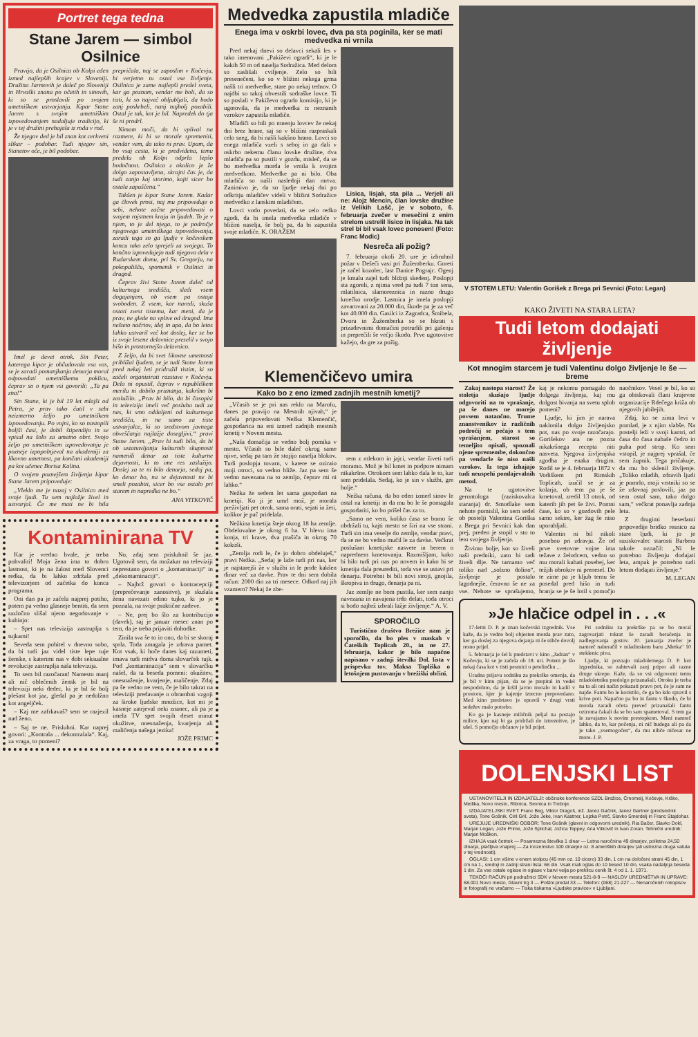Portret tega tedna
Stane Jarem — simbol Osilnice
Pravijo, da je Osilnica ob Kolpi eden izmed najlepših krajev v Sloveniji. Družina Jarmovih je daleč po Sloveniji in Hrvaški znana po očetih in sinovih, ki so se proslavili po svojem umetniškem ustvarjanju. Kipar Stane Jarem s svojim umetniškim izpovedovanjem nadaljuje tradicijo, ki je v tej družini prehajala iz roda v rod.
Že njegov ded je bil znan kot cerkveni slikar – podobar. Tudi njegov sin, Stanetov oče, je bil podobar.
Imel je devet otrok. Sin Peter, katerega kipce je občudovala vsa vas, se je zaradi pomanjkanja denarja moral odpovedati umetniškemu poklicu, čeprav so o njem vsi govorili: „Ta pa zna!“
Sin Stane, ki je bil 19 let mlajši od Petra, je prav tako čutil v sebi neizmerno željo po umetniškem izpovedovanju. Po vojni, ko so nastopili boljši časi, je dobil štipendijo in se vpisal na šolo za umetno obrt. Svojo željo po umetniškem izpovedovanju je pozneje izpopolnjeval na akademiji za likovno umetnost, pa končani akademiji pa kot učenec Borisa Kalina.
O svojem poznejšem življenju kipar Stane Jarem pripoveduje:
„Vleklo me je nazaj v Osilnico med svoje ljudi. Tu sem najlažje živel in ustvarjal. Če me mati ne bi bila prepričala, naj se zaposlim v Kočevju, bi verjetno tu ostal vse življenje. Osilnica je zame najlepši predel sveta, kar ga poznam, vendar me boli, da so tisti, ki so največ obljubljali, da bodo zanj poskrbeli, nanj najbolj pozabili. Ostal je tak, kot je bil. Napredek do tja še ni prodrl.
Nimam moči, da bi vplival na razmere, ki bi se morale spremeniti, vendar vem, da tako ni prav. Upam, da bo vsaj cesta, ki je predvidena, temu predelu ob Kolpi odprla lepšo bodočnost. Osilnica z okolico je že dolgo zapostavljena, skrajni čas je, da tudi zanjo kaj storimo, kajti sicer bo ostala zapuščena.“
Takšen je kipar Stane Jarem. Kadar ga človek prosi, naj mu pripoveduje o sebi, nehote začne pripovedovati o svojem rojstnem kraju in ljudeh. To je v njem, to je del njega, to je področje njegovega umetniškega izpovedovanja, zaradi tega so ga ljudje v kočevskem koncu tako zelo sprejeli za svojega. To končno izpovedujejo tudi njegova dela v Rudarskem domu, pri Sv. Gregorju, na pokopališču, spomenik v Osilnici in drugod.
Čeprav živi Stane Jarem daleč od kulturnega središča, sledi vsem dogajanjem, ob vsem pa ostaja svoboden. Z vsem, kar naredi, skuša ostati zvest tistemu, kar meni, da je prav, ne glede na vplive od drugod. Ima nešteto načrtov, idej in upa, da bo letos lahko ustvaril več kot doslej, ker se bo iz svoje lesene delavnice preselil v svojo hišo in prostornejšo delavnico.
Z željo, da bi svet likovne umetnosti približal ljudem, se je tudi Stane Jarem pred nekaj leti pridružil tistim, ki so začeli organizirati razstave v Kočevju. Dela ni opustil, čeprav v republiškem merilu ni dobilo priznanja, kakršno bi zaslužilo. „Prav bi bilo, da bi časopisi in televizija imeli več posluha tudi za nas, ki smo oddaljeni od kulturnega središča, in ne samo za tiste ustvarjalce, ki so sredstvom javnega obveščanja najlažje dosegljivi,“ pravi Stane Jarem. „Prav bi tudi bilo, da bi ob ustanavljanju kulturnih skupnosti namenili denar za tiste kulturne dejavnosti, ki to ime res zaslužijo. Doslej za te ni bilo denarja, sedaj pa, ko denar bo, na te dejavnosti ne bi smeli pozabiti, sicer bo vse ostalo pri starem in napredka ne bo.“
ANA VITKOVIČ
Kontaminirana TV
Kar je vredno hvale, je treba pohvaliti! Moja žena ima to dobro lastnost, ki je na žalost med Slovenci redka, da bi lahko zdržala pred televizorjem od začetka do konca programa.
Oni dan pa je začela najprej potiho, potem pa vedno glasneje bentiti, da sem razločno slišal njeno negodovanje v kuhinjo:
– Spet nas televizija zastruplja s tujkami!
Seveda sem pohitel v dnevno sobo, da bi tudi jaz videl tiste lepe tuje ženske, s katerimi nas v dobi seksualne revolucije zastruplja naša televizija.
To sem bil razočaran! Namesto manj ali nič oblečenih žensk je bil na televiziji neki dedec, ki je bil še bolj plešast kot jaz, gledal pa je nedolžno kot angeljček.
– Kaj me zafrkavaš? sem se razjezil nad ženo.
– Saj te ne. Prisluhni. Kar naprej govori: „Kontrala ... dekontralala“. Kaj, za vraga, to pomeni?
No, zdaj sem prisluhnil še jaz. Ugotovil sem, da možakar na televiziji neprestano govori o „kontaminaciji“ in „dekontaminaciji“.
– Najbrž govori o kontracepciji (preprečevanje zanositve), je skušala žena navezati edino tujko, ki jo je poznala, na svoje praktične zadeve.
– Ne, prej bo šlo za kontribucijo (davek), saj je januar mesec znan po tem, da je treba prijaviti dohodke.
Zinila sva še to in ono, da bi se skoraj sprla. Toda zmagala je zdrava pamet. Kot vsak, ki hoče danes kaj razumeti, imava tudi midva doma slovarček tujk. Pod „kontaminacija“ sem v slovarčku našel, da ta beseda pomeni: okužitev, onesnaženje, kvarjenje, maličenje. Zdaj pa še vedno ne vem, če je bilo takrat na televiziji predavanje o obrambni vzgoji za široke ljudske množice, kot mi je kasneje zatrjeval neki znanec, ali pa je imela TV spet svojih deset minut okužitve, onesnaženja, kvarjenja ali maličenja našega jezika!
JOŽE PRIMC
Medvedka zapustila mladiče
Enega ima v oskrbi lovec, dva pa sta poginila, ker se mati medvedka ni vrnila
Pred nekaj dnevi so delavci sekali les v tako imenovani „Pakiževi ogradi“, ki je le kakih 50 m od naselja Sodražica. Med delom so zaslišali cviljenje. Zelo so bili presenečeni, ko so v bližini nekega grma našli tri medvedke, stare po nekaj tednov. O najdbi so takoj obvestili sodraške lovce. Ti so poslali v Pakiževo ogrado komisijo, ki je ugotovila, da je medvedka iz neznanih vzrokov zapustila mladiče.
Mladiči so bili po mnenju lovcev že nekaj dni brez hrane, saj so v bližini razpraskali celo sneg, da bi našli kakšno hrano. Lovci so enega mladiča vzeli s seboj in ga dali v oskrbo nekemu članu lovske družine, dva mladiča pa so pustili v gozdu, misleč, da se bo medvedka morda le vrnila k svojim medvedkom. Medvedke pa ni bilo. Oba mladiča so našli naslednji dan mrtva. Zanimivo je, da so ljudje nekaj dni po odkritju mladičev videli v bližini Sodražice medvedko z lanskim mladičem.
Lovci vodo povedati, da se zelo redko zgodi, da bi imela medvedka mladiče v bližini naselja, še bolj pa, da bi zapustila svoje mladiče. K. ORAŽEM
Lisica, lisjak, sta pila ... Verjeli ali ne: Alojz Mencin, član lovske družine iz Velikih Lašč, je v soboto, 6. februarja zvečer v mesečini z enim strelom ustrelil lisico in lisjaka. Na tak strel bi bil vsak lovec ponosen! (Foto: Franc Modic)
Nesreča ali požig?
7. februarja okoli 20. ure je izbruhnil požar v Dešeči vasi pri Žužemberku. Goreti je začel kozolec, last Danice Pograjc. Ogenj je kmalu zajel tudi bližnji skedenj. Poslopji sta zgoreli, z njima vred pa tudi 7 ton sena, mlatilnica, slamoreznica in razno drugo kmečko orodje. Lastnica je imela poslopji zavarovani za 20.000 din, škode pa je za več kot 40.000 din. Gasilci iz Zagradca, Šmihela, Dvora in Žužemberka so se hkrati s prizadevnimi domačini potrudili pri gašenju in preprečili še večjo škodo. Prve ugotovitve kažejo, da gre za požig.
Klemenčičevo umira
Kako bo z eno izmed zadnjih mestnih kmetij?
„Včasih se je pri nas reklo na Marofu, danes pa pravijo na Mestnih njivah,“ je začela pripovedovati Nežka Klemenčič, gospodarica na eni izmed zadnjih mestnih kmetij v Novem mestu.
„Naša domačija se vedno bolj pomika v mesto. Včasih so bile daleč okrog same njive, sedaj pa tam že stojijo naselja blokov. Tudi poslopja tovarn, v katere se oziraio moji otroci, so vedno bliže. Jaz pa sem še vedno navezana na to zemljo, čeprav mi ni lahko.“
Nežka že sedem let sama gospodari na kmetiji. Ko ji je umrl mož, je morala preživljati pet otrok, sama orati, sejati in žeti, kolikor je pač pridelala.
Nežkina kmetija šteje okrog 18 ha zemlje. Obdelovalne je okrog 6 ha. V hlevu ima konja, tri krave, dva prašiča in okrog 70 kokoši.
„Zemlja rodi le, če jo dobro obdeluješ,“ pravi Nežka. „Sedaj je laže tudi pri nas, ker je najstarejši že v službi in le pride kakšen dinar več za davke. Prav te dni sem dobila račun: 2000 din za tri mesece. Odkod naj jih vzamem? Nekaj že zbe-
rem z mlekom in jajci, vendar živeti tudi moramo. Mož je bil kmet in podpore nimam nikakršne. Otrokom sem lahko dala le to, kar sem pridelala. Sedaj, ko je sin v službi, gre bolje.“
Nežka računa, da bo eden izmed sinov le ostal na kmetiji in da mu bo le še pomagala gospodariti, ko bo prišel čas za to.
„Samo ne vem, koliko časa se bomo še obdržali tu, kajti mesto se širi na vse strani. Tudi sin ima veselje do zemlje, vendar pravi, da se ne bo vedno mučil le za davke. Večkrat poslušam kmetijske nasvete in berem o naprednem kmetovanju. Razmišljam, kako bi bilo tudi pri nas po novem in kako bi se kmetija dala preurediti, toda vse se ustavi pri denarju. Potrebni bi bili novi stroji, gnojila, škropiva in drugo, denarja pa ni.
Jaz zemlje ne bom pustila, ker sem nanjo navezana in navajena trdo delati, toda otroci si bodo najbrž izbrali lažje življenje.“ A. V.
SPOROČILO
Turistično društvo Brežice nam je sporočilo, da bo ples v maskah v Čateških Toplicah 20., in ne 27. februarja, kakor je bilo napačno napisano v zadnji številki Dol. lista v prispevku tov. Maksa Topliška o letošnjem pustovanju v brežiški občini.
V STOTEM LETU: Valentin Gorišek z Brega pri Sevnici (Foto: Legan)
KAKO ŽIVETI NA STARA LETA?
Tudi letom dodajati življenje
Kot mnogim starcem je tudi Valentinu dolgo življenje le še — breme
Zakaj nastopa starost? Že stoletja skušajo ljudje odgovoriti na to vprašanje, pa še danes ne morejo povsem natančno. Trume znanstvenikov iz različnih področij se pečajo s tem vprašanjem, starost so temeljito opisali, spoznali njene spremembe, dokončno pa vendarle še niso našli vzrokov. Iz tega izhajajo tudi neuspehi pomlajevalnih metod.
Na te ugotovitve gerontologa (raziskovalca staranja) dr. Smodlake sem nehote pomislil, ko sem sedel ob postelji Valentina Goriška z Brega pri Sevnici kak dan prej, preden je stopil v sto to leto svojega življenja.
Živimo bolje, kot so živeli naši predniki, zato bi radi živeli dlje. Ne tarnamo več toliko nad „solzno dolino“, življenje je postalo lagodnejše, čeravno še ne za vse. Nehote se sprašujemo, kaj je nekomu pomagalo do dolgega življenja, kaj mu dolgost bivanja na svetu sploh pomeni?
Ljudje, ki jim je narava naklonila dolgo življenjsko pot, nas po svoje razočarajo. Gorišekov ata ne pozna nikakršnega recepta niti nasveta. Njegova življenjska zgodba je enaka drugim. Rodil se je 4. februarja 1872 v Vodiškem pri Rimskih Toplicah, izučil se je za kolarja, ob tem pa je še kmetoval, zredil 13 otrok, od katerih jih pet še živi. Pomni čase, ko so v gozdovih pele samo sekire, ker žag še niso uporabljali.
Valentin ni bil nikoli posebno pri zdravju. Že od prve svetovne vojne ima težave z želodcem, vedno so mu morali kuhati posebej, ker težjih obrokov ni prenesel. Do te zime pa je kljub temu še posedal pred hišo in tudi branja se je še lotil s pomočjo naočnikov. Vesel je bil, ko so ga obiskovali člani krajevne organizacije Rdečega križa ob njegovih jubilejih.
Zdaj, ko se zima levi v pomlad, je z njim slabše. Na postelji leži v svoji kamri, od časa do časa nabaše čedro in puha pod strop. Ko sem vstopil, je najprej vprašal, če sem župnik. Tega pričakuje, da mu bo sklenil življenje. „Toliko mladih, zdravih ljudi je pomrlo, moji vrstniki so se že zdavnaj poslovili, jaz pa sem ostal sam, tako dolgo sam,“ večkrat ponavlja zadnja leta.
Z drugimi besedami pripovedije bridko resnico za stare ljudi, ki jo je raziskovalec starosti Barbera takole označil: „Ni le potrebno življenju dodajati leta, ampak je potrebno tudi letom dodajati življenje.“
M. LEGAN
»Je hlačice odpel in . . .«
17-letni D. P. je znan kočevski izgrednik. Vse kaže, da je vedno bolj objesten morda prav zato, ker ga doslej za njegova dejanja ni še nihče dovolj resno prijel.
5. februarja je šel k predstavi v kino „Jadran“ v Kočevju, ki se je začela ob 18. uri. Potem je šlo nekaj časa kot v tisti pesmici o petelinčku ...
Uradna prijava sodniku za prekrške omenja, da je bil v kinu pijan, da se je prepiral in vedel nespodobno, da je kršil javno moralo in kadil v prostoru, kjer je kajenje izrecno prepovedano. Med kino predstavo je opravil v drugi vrsti sedežev malo potrebo.
Ko ga je kasneje miličnik peljal na postajo milice, kjer naj bi ga pridržali do iztreznitve, je ušel. S pomočjo občanov je bil prijet.
Pri sodniku za prekrške pa se bo moral zagovarjati tokrat še zaradi beračenja in nadlegovanja gostov. 20. januarja zvečer je namreč naberačil v mladinskem baru „Metka“ 10 steklenic piva.
Ljudje, ki poznajo mladoletnega D. P. kot izgrednika, so zahtevali zanj pripor ali razne druge ukrepe. Kaže, da so vsi odgovorni temu mladoletniku predolgo prizanašali. Otroku je treba na ta ali oni način pokazati pravo pot, če je sam ne najde. Fantu bo le koristilo, če ga bo kdo spravil s krive poti. Napačno pa bo in fantu v škodo, če bi morda zaradi očeta preveč prizanašali fantu oziroma čakali da se bo sam spametoval. S tem ga le zavajamo k novim prestopkom. Meni namreč lahko, da to, kar počenja, ni nič hudega ali pa da je tako „vsemogočen“, da mu nihče ničesar ne more. J. P.
DOLENJSKI LIST
USTANOVITELJI IN IZDAJATELJI: občinske konference SZDL Brežice, Črnomelj, Kočevje, Krško, Metlika, Novo mesto, Ribnica, Sevnica in Trebnje.
IZDAJATELJSKI SVET: Franc Beg, Viktor Dragoš, inž. Janez Gačnik, Janez Gartner (predsednik sveta), Tone Gošnik, Ciril Gril, Jože Jeke, Ivan Kastner, Lojzka Potrč, Slavko Smerdelj in Franc Stajdohar.
UREJUJE UREDNIŠKI ODBOR: Tone Gošnik (glavni in odgovorni urednik), Ria Bačer, Slavko Dokl, Marjan Legan, Jože Prime, Jože Splichal, Jožica Teppey, Ana Vitkovič in Ivan Zoran. Tehnični urednik: Marjan Moškon.
IZHAJA vsak četrtek — Posamezna številka 1 dinar — Letna naročnina 49 dinarjev, polletna 24,50 dinarja, plačljiva vnaprej — Za inozemstvo 100 dinarjev oz. 8 ameriških dolarjev (ali ustrezna druga valuta v tej vrednosti).
OGLASI: 1 cm višine v enem stolpcu (45 mm oz. 10 cicero) 33 din, 1 cm na določeni strani 45 din, 1 cm na 1., srednji in zadnji strani lista: 66 din. Vsak mali oglas do 10 besed 10 din, vsaka nadaljnja beseda 1 din. Za vse ostale oglase in oglase v barvi velja po preklicu cenik št. 4 od 1. 1. 1971.
TEKOČI RAČUN pri podružnici SDK v Novem mestu 521-8-9 — NASLOV UREDNIŠTVA IN UPRAVE: 68.001 Novo mesto, Glavni trg 3 — Poštni predal 33 — Telefon: (068) 21-227 — Nenaročenih rokopisov in fotografij ne vračamo — Tiska tiskarna »Ljudske pravice« v Ljubljani.